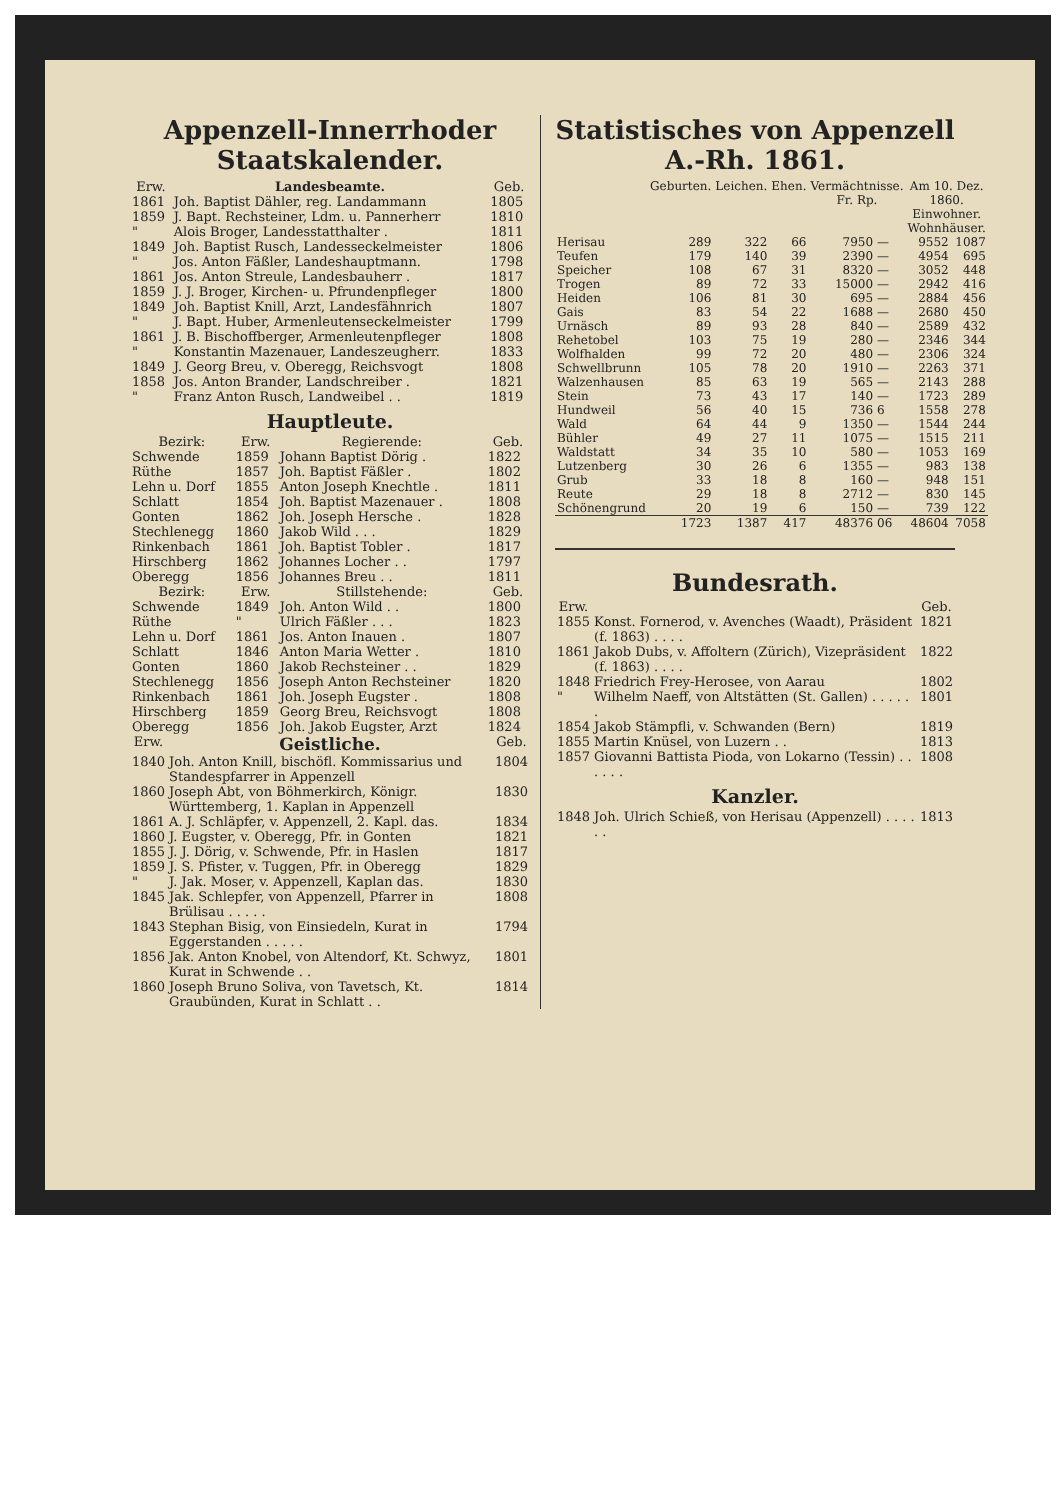Appenzell-Innerrhoder Staatskalender.
| Erw. | Landesbeamte. | Geb. |
| --- | --- | --- |
| 1861 | Joh. Baptist Dähler, reg. Landammann | 1805 |
| 1859 | J. Bapt. Rechsteiner, Ldm. u. Pannerherr | 1810 |
| " | Alois Broger, Landesstatthalter . | 1811 |
| 1849 | Joh. Baptist Rusch, Landesseckelmeister | 1806 |
| " | Jos. Anton Fäßler, Landeshauptmann. | 1798 |
| 1861 | Jos. Anton Streule, Landesbauherr . | 1817 |
| 1859 | J. J. Broger, Kirchen- u. Pfrundenpfleger | 1800 |
| 1849 | Joh. Baptist Knill, Arzt, Landesfähnrich | 1807 |
| " | J. Bapt. Huber, Armenleutenseckelmeister | 1799 |
| 1861 | J. B. Bischoffberger, Armenleutenpfleger | 1808 |
| " | Konstantin Mazenauer, Landeszeugherr. | 1833 |
| 1849 | J. Georg Breu, v. Oberegg, Reichsvogt | 1808 |
| 1858 | Jos. Anton Brander, Landschreiber . | 1821 |
| " | Franz Anton Rusch, Landweibel . . | 1819 |
Hauptleute.
| Bezirk: | Erw. | Regierende: | Geb. |
| --- | --- | --- | --- |
| Schwende | 1859 | Johann Baptist Dörig . | 1822 |
| Rüthe | 1857 | Joh. Baptist Fäßler . | 1802 |
| Lehn u. Dorf | 1855 | Anton Joseph Knechtle . | 1811 |
| Schlatt | 1854 | Joh. Baptist Mazenauer . | 1808 |
| Gonten | 1862 | Joh. Joseph Hersche . | 1828 |
| Stechlenegg | 1860 | Jakob Wild . . . | 1829 |
| Rinkenbach | 1861 | Joh. Baptist Tobler . | 1817 |
| Hirschberg | 1862 | Johannes Locher . . | 1797 |
| Oberegg | 1856 | Johannes Breu . . | 1811 |
| Bezirk: | Erw. | Stillstehende: | Geb. |
| Schwende | 1849 | Joh. Anton Wild . . | 1800 |
| Rüthe | " | Ulrich Fäßler . . . | 1823 |
| Lehn u. Dorf | 1861 | Jos. Anton Inauen . | 1807 |
| Schlatt | 1846 | Anton Maria Wetter . | 1810 |
| Gonten | 1860 | Jakob Rechsteiner . . | 1829 |
| Stechlenegg | 1856 | Joseph Anton Rechsteiner | 1820 |
| Rinkenbach | 1861 | Joh. Joseph Eugster . | 1808 |
| Hirschberg | 1859 | Georg Breu, Reichsvogt | 1808 |
| Oberegg | 1856 | Joh. Jakob Eugster, Arzt | 1824 |
| Erw. | Geistliche. | Geb. |
| --- | --- | --- |
| 1840 | Joh. Anton Knill, bischöfl. Kommissarius und Standespfarrer in Appenzell | 1804 |
| 1860 | Joseph Abt, von Böhmerkirch, Königr. Württemberg, 1. Kaplan in Appenzell | 1830 |
| 1861 | A. J. Schläpfer, v. Appenzell, 2. Kapl. das. | 1834 |
| 1860 | J. Eugster, v. Oberegg, Pfr. in Gonten | 1821 |
| 1855 | J. J. Dörig, v. Schwende, Pfr. in Haslen | 1817 |
| 1859 | J. S. Pfister, v. Tuggen, Pfr. in Oberegg | 1829 |
| " | J. Jak. Moser, v. Appenzell, Kaplan das. | 1830 |
| 1845 | Jak. Schlepfer, von Appenzell, Pfarrer in Brülisau . . . . . | 1808 |
| 1843 | Stephan Bisig, von Einsiedeln, Kurat in Eggerstanden . . . . . | 1794 |
| 1856 | Jak. Anton Knobel, von Altendorf, Kt. Schwyz, Kurat in Schwende . . | 1801 |
| 1860 | Joseph Bruno Soliva, von Tavetsch, Kt. Graubünden, Kurat in Schlatt . . | 1814 |
Statistisches von Appenzell A.-Rh. 1861.
| | Geburten. | Leichen. | Ehen. | Vermächtnisse. Fr. Rp. | | Am 10. Dez. 1860. Einwohner. Wohnhäuser. | |
| --- | --- | --- | --- | --- | --- | --- | --- |
| Herisau | 289 | 322 | 66 | 7950 | — | 9552 | 1087 |
| Teufen | 179 | 140 | 39 | 2390 | — | 4954 | 695 |
| Speicher | 108 | 67 | 31 | 8320 | — | 3052 | 448 |
| Trogen | 89 | 72 | 33 | 15000 | — | 2942 | 416 |
| Heiden | 106 | 81 | 30 | 695 | — | 2884 | 456 |
| Gais | 83 | 54 | 22 | 1688 | — | 2680 | 450 |
| Urnäsch | 89 | 93 | 28 | 840 | — | 2589 | 432 |
| Rehetobel | 103 | 75 | 19 | 280 | — | 2346 | 344 |
| Wolfhalden | 99 | 72 | 20 | 480 | — | 2306 | 324 |
| Schwellbrunn | 105 | 78 | 20 | 1910 | — | 2263 | 371 |
| Walzenhausen | 85 | 63 | 19 | 565 | — | 2143 | 288 |
| Stein | 73 | 43 | 17 | 140 | — | 1723 | 289 |
| Hundweil | 56 | 40 | 15 | 736 | 6 | 1558 | 278 |
| Wald | 64 | 44 | 9 | 1350 | — | 1544 | 244 |
| Bühler | 49 | 27 | 11 | 1075 | — | 1515 | 211 |
| Waldstatt | 34 | 35 | 10 | 580 | — | 1053 | 169 |
| Lutzenberg | 30 | 26 | 6 | 1355 | — | 983 | 138 |
| Grub | 33 | 18 | 8 | 160 | — | 948 | 151 |
| Reute | 29 | 18 | 8 | 2712 | — | 830 | 145 |
| Schönengrund | 20 | 19 | 6 | 150 | — | 739 | 122 |
| | 1723 | 1387 | 417 | 48376 | 06 | 48604 | 7058 |
Bundesrath.
| Erw. | | Geb. |
| --- | --- | --- |
| 1855 | Konst. Fornerod, v. Avenches (Waadt), Präsident (f. 1863) . . . . | 1821 |
| 1861 | Jakob Dubs, v. Affoltern (Zürich), Vizepräsident (f. 1863) . . . . | 1822 |
| 1848 | Friedrich Frey-Herosee, von Aarau | 1802 |
| " | Wilhelm Naeff, von Altstätten (St. Gallen) . . . . . . | 1801 |
| 1854 | Jakob Stämpfli, v. Schwanden (Bern) | 1819 |
| 1855 | Martin Knüsel, von Luzern . . | 1813 |
| 1857 | Giovanni Battista Pioda, von Lokarno (Tessin) . . . . . . | 1808 |
Kanzler.
| 1848 | Joh. Ulrich Schieß, von Herisau (Appenzell) . . . . . . | 1813 |